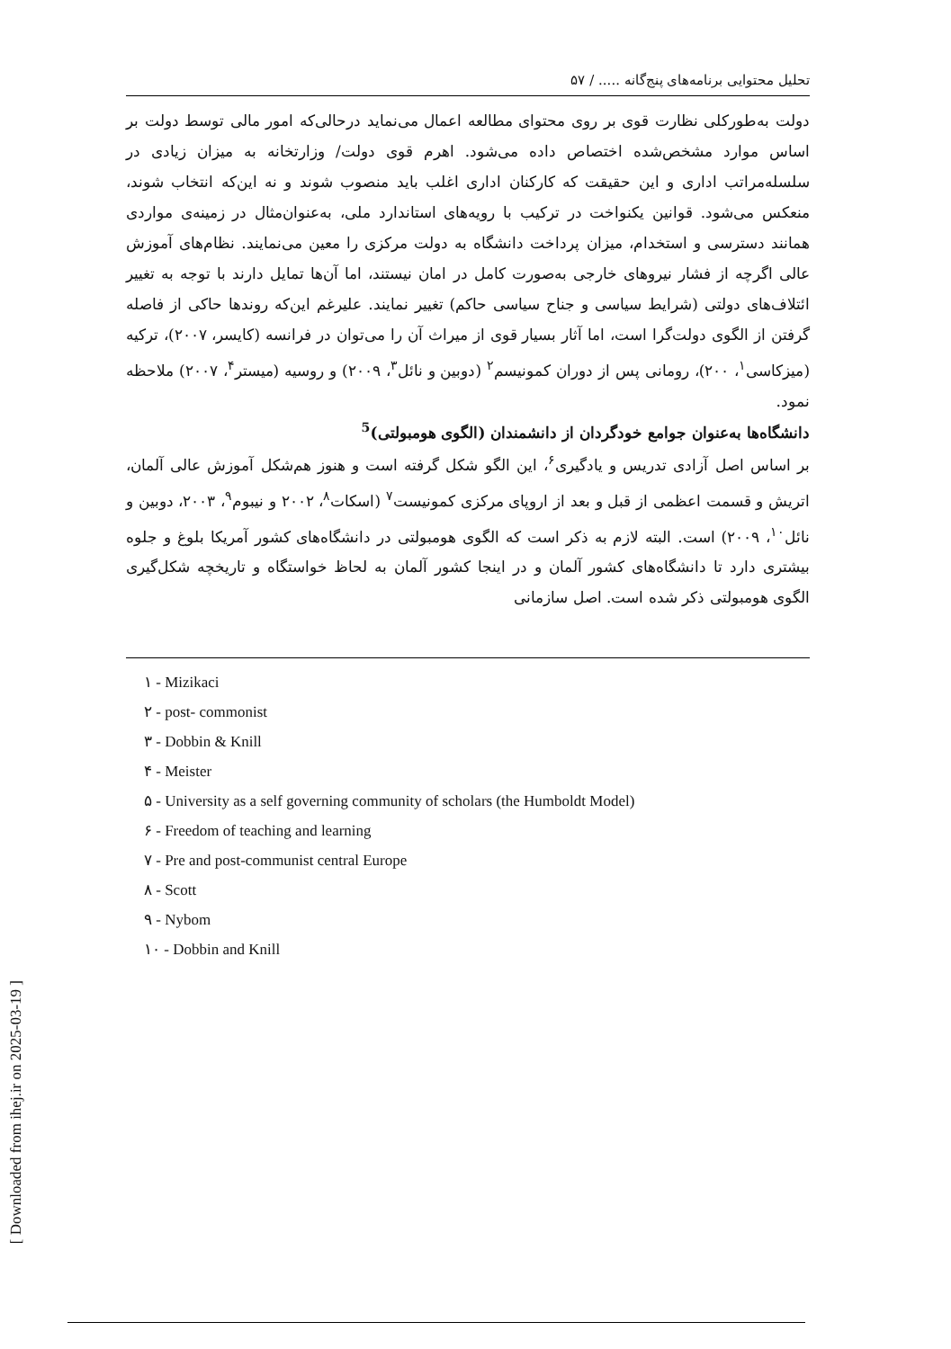تحلیل محتوایی برنامه‌های پنج‌گانه ..... / ۵۷
دولت به‌طورکلی نظارت قوی بر روی محتوای مطالعه اعمال می‌نماید درحالی‌که امور مالی توسط دولت بر اساس موارد مشخص‌شده اختصاص داده می‌شود. اهرم قوی دولت/ وزارتخانه به میزان زیادی در سلسله‌مراتب اداری و این حقیقت که کارکنان اداری اغلب باید منصوب شوند و نه این‌که انتخاب شوند، منعکس می‌شود. قوانین یکنواخت در ترکیب با رویه‌های استاندارد ملی، به‌عنوان‌مثال در زمینه‌ی مواردی همانند دسترسی و استخدام، میزان پرداخت دانشگاه به دولت مرکزی را معین می‌نمایند. نظام‌های آموزش عالی اگرچه از فشار نیروهای خارجی به‌صورت کامل در امان نیستند، اما آن‌ها تمایل دارند با توجه به تغییر ائتلاف‌های دولتی (شرایط سیاسی و جناح سیاسی حاکم) تغییر نمایند. علیرغم این‌که روندها حاکی از فاصله گرفتن از الگوی دولت‌گرا است، اما آثار بسیار قوی از میراث آن را می‌توان در فرانسه (کایسر، ۲۰۰۷)، ترکیه (میزکاسی<sup>۱</sup>، ۲۰۰)، رومانی پس از دوران کمونیسم<sup>۲</sup> (دوبین و نائل<sup>۳</sup>، ۲۰۰۹) و روسیه (میستر<sup>۴</sup>، ۲۰۰۷) ملاحظه نمود.
دانشگاه‌ها به‌عنوان جوامع خودگردان از دانشمندان (الگوی هومبولتی)<sup>5</sup>
بر اساس اصل آزادی تدریس و یادگیری<sup>۶</sup>، این الگو شکل گرفته است و هنوز هم‌شکل آموزش عالی آلمان، اتریش و قسمت اعظمی از قبل و بعد از اروپای مرکزی کمونیست<sup>۷</sup> (اسکات<sup>۸</sup>، ۲۰۰۲ و نیبوم<sup>۹</sup>، ۲۰۰۳، دوبین و نائل<sup>۱۰</sup>، ۲۰۰۹) است. البته لازم به ذکر است که الگوی هومبولتی در دانشگاه‌های کشور آمریکا بلوغ و جلوه بیشتری دارد تا دانشگاه‌های کشور آلمان و در اینجا کشور آلمان به لحاظ خواستگاه و تاریخچه شکل‌گیری الگوی هومبولتی ذکر شده است. اصل سازمانی
۱ - Mizikaci
۲ - post- commonist
۳ - Dobbin & Knill
۴ - Meister
۵ - University as a self governing community of scholars (the Humboldt Model)
۶ - Freedom of teaching and learning
۷ - Pre and post-communist central Europe
۸ - Scott
۹ - Nybom
۱۰ - Dobbin and Knill
[ Downloaded from ihej.ir on 2025-03-19 ]